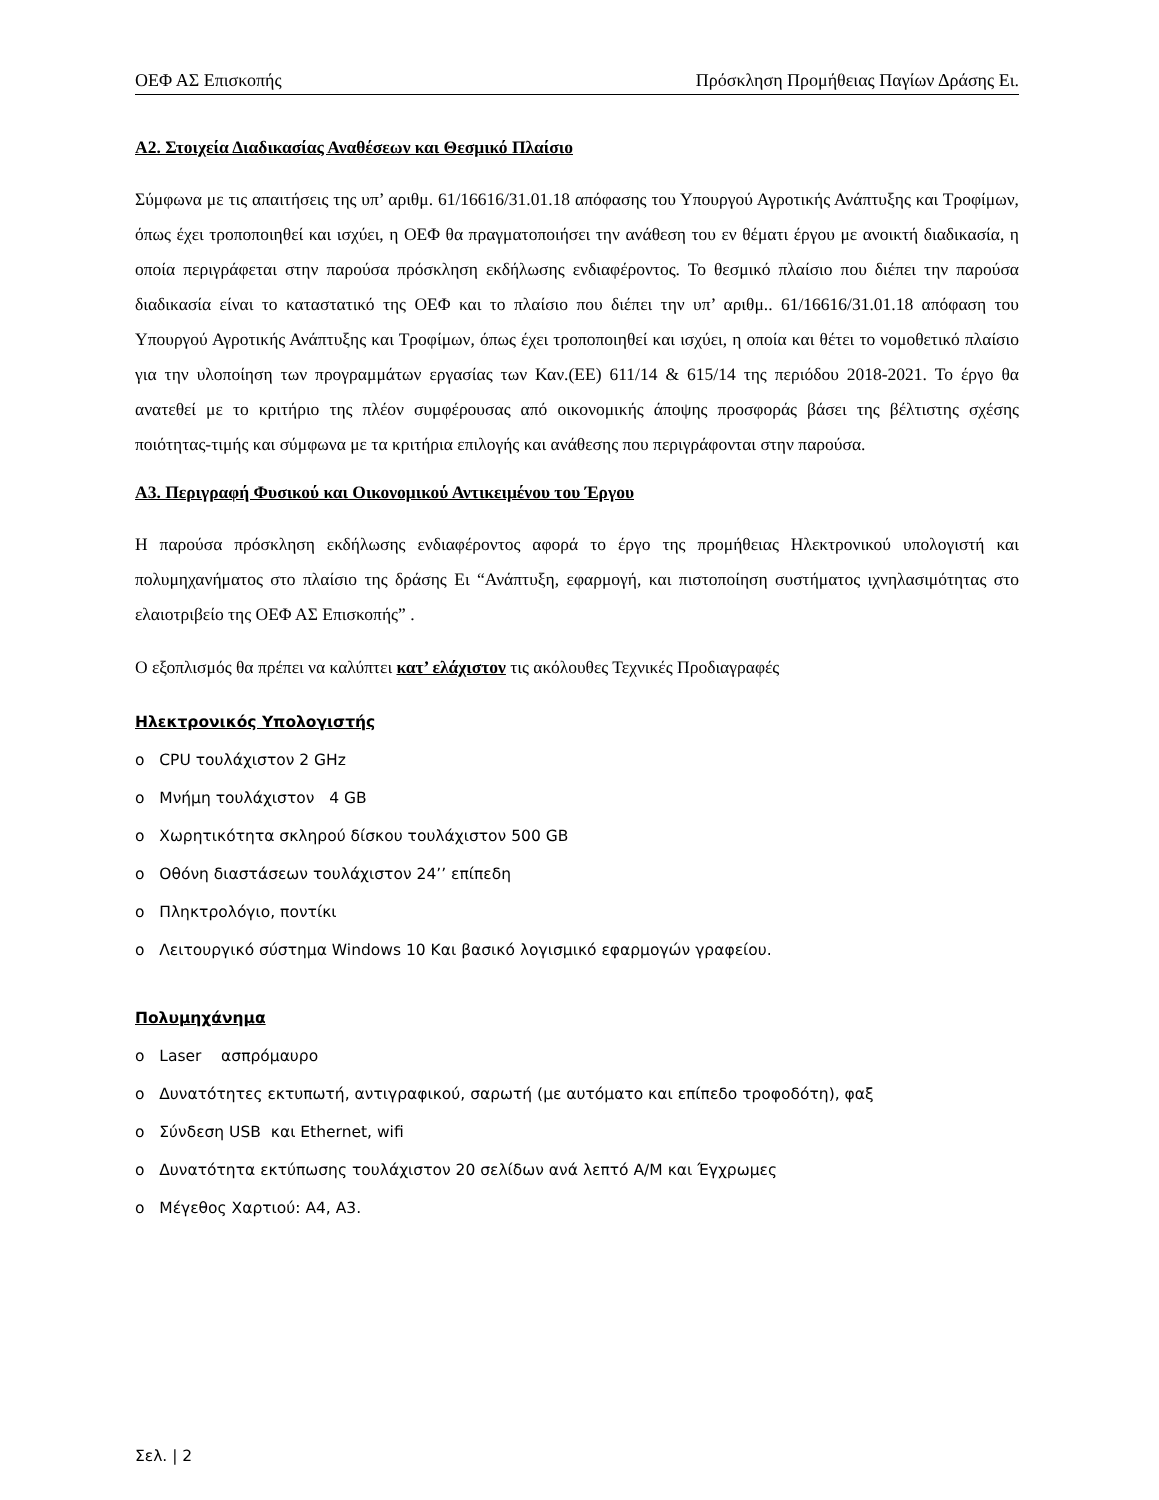ΟΕΦ ΑΣ Επισκοπής Πρόσκληση Προμήθειας Παγίων Δράσης Ει.
Α2. Στοιχεία Διαδικασίας Αναθέσεων και Θεσμικό Πλαίσιο
Σύμφωνα με τις απαιτήσεις της υπ’ αριθμ. 61/16616/31.01.18 απόφασης του Υπουργού Αγροτικής Ανάπτυξης και Τροφίμων, όπως έχει τροποποιηθεί και ισχύει, η ΟΕΦ θα πραγματοποιήσει την ανάθεση του εν θέματι έργου με ανοικτή διαδικασία, η οποία περιγράφεται στην παρούσα πρόσκληση εκδήλωσης ενδιαφέροντος. Το θεσμικό πλαίσιο που διέπει την παρούσα διαδικασία είναι το καταστατικό της ΟΕΦ και το πλαίσιο που διέπει την υπ’ αριθμ.. 61/16616/31.01.18 απόφαση του Υπουργού Αγροτικής Ανάπτυξης και Τροφίμων, όπως έχει τροποποιηθεί και ισχύει, η οποία και θέτει το νομοθετικό πλαίσιο για την υλοποίηση των προγραμμάτων εργασίας των Καν.(ΕΕ) 611/14 & 615/14 της περιόδου 2018-2021. Το έργο θα ανατεθεί με το κριτήριο της πλέον συμφέρουσας από οικονομικής άποψης προσφοράς βάσει της βέλτιστης σχέσης ποιότητας-τιμής και σύμφωνα με τα κριτήρια επιλογής και ανάθεσης που περιγράφονται στην παρούσα.
Α3. Περιγραφή Φυσικού και Οικονομικού Αντικειμένου του Έργου
Η παρούσα πρόσκληση εκδήλωσης ενδιαφέροντος αφορά το έργο της προμήθειας Ηλεκτρονικού υπολογιστή και πολυμηχανήματος στο πλαίσιο της δράσης Ει “Ανάπτυξη, εφαρμογή, και πιστοποίηση συστήματος ιχνηλασιμότητας στο ελαιοτριβείο της ΟΕΦ ΑΣ Επισκοπής” .
Ο εξοπλισμός θα πρέπει να καλύπτει κατ’ ελάχιστον τις ακόλουθες Τεχνικές Προδιαγραφές
Ηλεκτρονικός Υπολογιστής
o CPU τουλάχιστον 2 GHz
o Μνήμη τουλάχιστον 4 GB
o Χωρητικότητα σκληρού δίσκου τουλάχιστον 500 GB
o Οθόνη διαστάσεων τουλάχιστον 24’’ επίπεδη
o Πληκτρολόγιο, ποντίκι
o Λειτουργικό σύστημα Windows 10 Και βασικό λογισμικό εφαρμογών γραφείου.
Πολυμηχάνημα
o Laser ασπρόμαυρο
o Δυνατότητες εκτυπωτή, αντιγραφικού, σαρωτή (με αυτόματο και επίπεδο τροφοδότη), φαξ
o Σύνδεση USB και Ethernet, wifi
o Δυνατότητα εκτύπωσης τουλάχιστον 20 σελίδων ανά λεπτό Α/Μ και Έγχρωμες
o Μέγεθος Χαρτιού: Α4, Α3.
Σελ. | 2